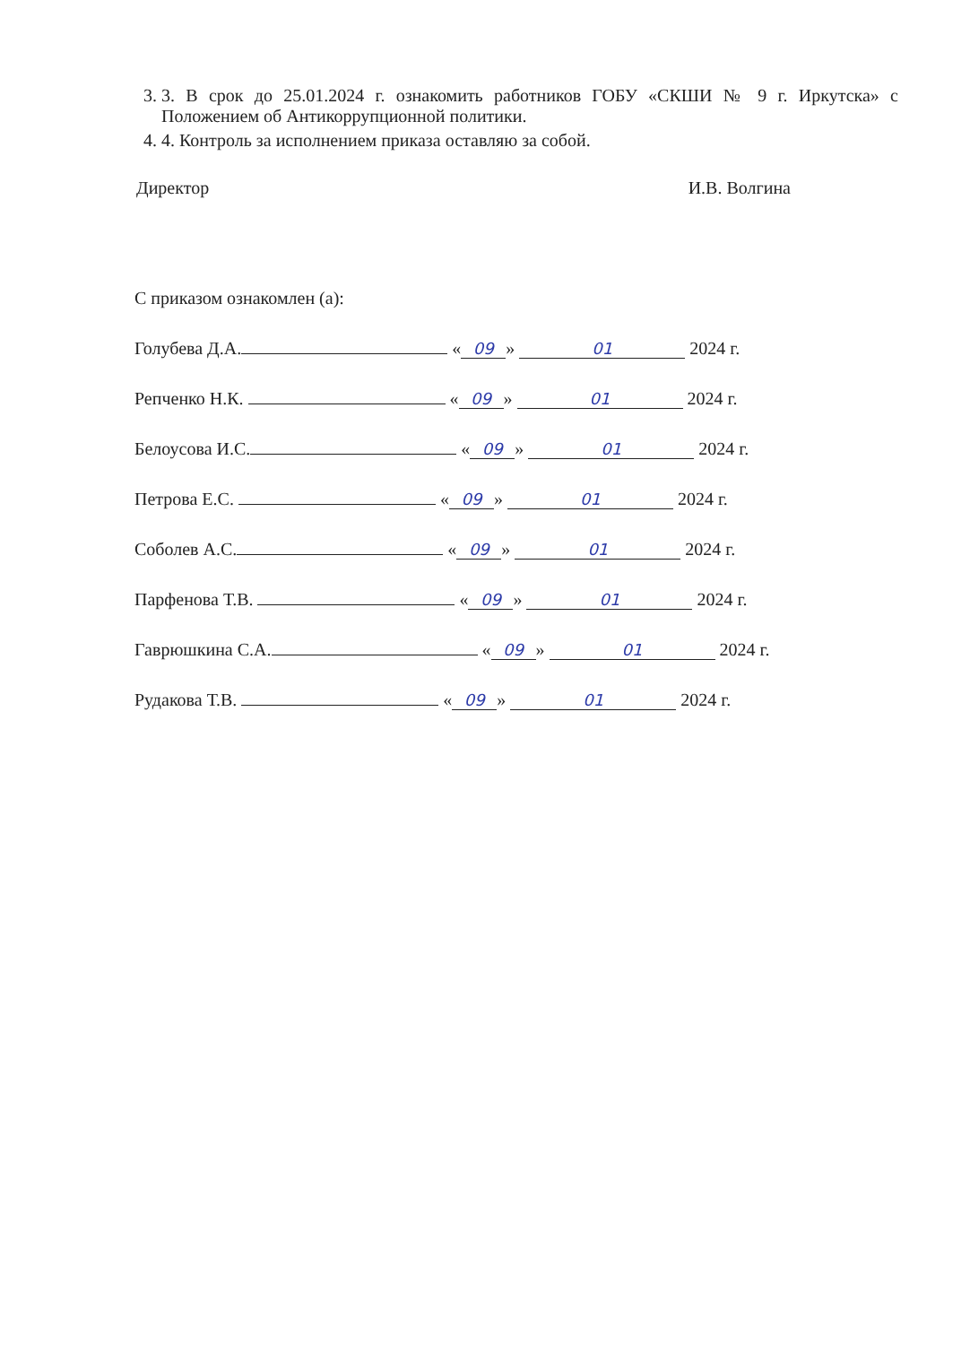3. 3. В срок до 25.01.2024 г. ознакомить работников ГОБУ «СКШИ № 9 г. Иркутска» с Положением об Антикоррупционной политики.
4. 4. Контроль за исполнением приказа оставляю за собой.
Директор И.В. Волгина
С приказом ознакомлен (а):
Голубева Д.А. « 09 » 01 2024 г.
Репченко Н.К. « 09 » 01 2024 г.
Белоусова И.С. « 09 » 01 2024 г.
Петрова Е.С. « 09 » 01 2024 г.
Соболев А.С. « 09 » 01 2024 г.
Парфенова Т.В. « 09 » 01 2024 г.
Гаврюшкина С.А. « 09 » 01 2024 г.
Рудакова Т.В. « 09 » 01 2024 г.